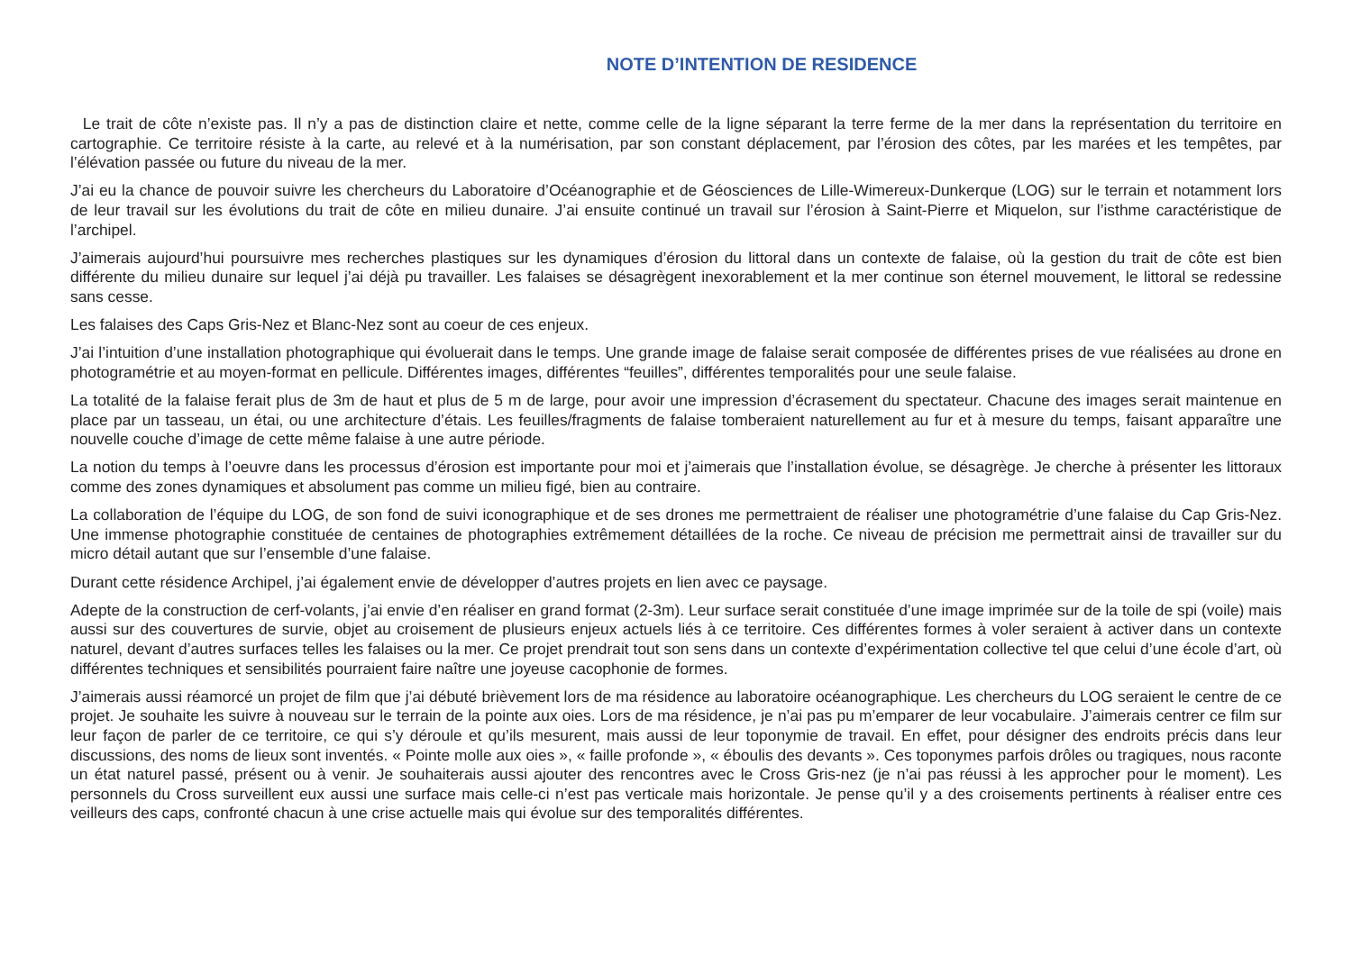NOTE D’INTENTION DE RESIDENCE
Le trait de côte n’existe pas. Il n’y a pas de distinction claire et nette, comme celle de la ligne séparant la terre ferme de la mer dans la représentation du territoire en cartographie. Ce territoire résiste à la carte, au relevé et à la numérisation, par son constant déplacement, par l’érosion des côtes, par les marées et les tempêtes, par l’élévation passée ou future du niveau de la mer.
J’ai eu la chance de pouvoir suivre les chercheurs du Laboratoire d’Océanographie et de Géosciences de Lille-Wimereux-Dunkerque (LOG) sur le terrain et notamment lors de leur travail sur les évolutions du trait de côte en milieu dunaire. J’ai ensuite continué un travail sur l’érosion à Saint-Pierre et Miquelon, sur l’isthme caractéristique de l’archipel.
J’aimerais aujourd’hui poursuivre mes recherches plastiques sur les dynamiques d’érosion du littoral dans un contexte de falaise, où la gestion du trait de côte est bien différente du milieu dunaire sur lequel j’ai déjà pu travailler. Les falaises se désagrègent inexorablement et la mer continue son éternel mouvement, le littoral se redessine sans cesse.
Les falaises des Caps Gris-Nez et Blanc-Nez sont au coeur de ces enjeux.
J’ai l’intuition d’une installation photographique qui évoluerait dans le temps. Une grande image de falaise serait composée de différentes prises de vue réalisées au drone en photogramétrie et au moyen-format en pellicule. Différentes images, différentes “feuilles”, différentes temporalités pour une seule falaise.
La totalité de la falaise ferait plus de 3m de haut et plus de 5 m de large, pour avoir une impression d’écrasement du spectateur. Chacune des images serait maintenue en place par un tasseau, un étai, ou une architecture d’étais. Les feuilles/fragments de falaise tomberaient naturellement au fur et à mesure du temps, faisant apparaître une nouvelle couche d’image de cette même falaise à une autre période.
La notion du temps à l’oeuvre dans les processus d’érosion est importante pour moi et j’aimerais que l’installation évolue, se désagrège. Je cherche à présenter les littoraux comme des zones dynamiques et absolument pas comme un milieu figé, bien au contraire.
La collaboration de l’équipe du LOG, de son fond de suivi iconographique et de ses drones me permettraient de réaliser une photogramétrie d’une falaise du Cap Gris-Nez. Une immense photographie constituée de centaines de photographies extrêmement détaillées de la roche. Ce niveau de précision me permettrait ainsi de travailler sur du micro détail autant que sur l’ensemble d’une falaise.
Durant cette résidence Archipel, j’ai également envie de développer d’autres projets en lien avec ce paysage.
Adepte de la construction de cerf-volants, j’ai envie d’en réaliser en grand format (2-3m). Leur surface serait constituée d’une image imprimée sur de la toile de spi (voile) mais aussi sur des couvertures de survie, objet au croisement de plusieurs enjeux actuels liés à ce territoire. Ces différentes formes à voler seraient à activer dans un contexte naturel, devant d’autres surfaces telles les falaises ou la mer. Ce projet prendrait tout son sens dans un contexte d’expérimentation collective tel que celui d’une école d’art, où différentes techniques et sensibilités pourraient faire naître une joyeuse cacophonie de formes.
J’aimerais aussi réamorcé un projet de film que j’ai débuté brièvement lors de ma résidence au laboratoire océanographique. Les chercheurs du LOG seraient le centre de ce projet. Je souhaite les suivre à nouveau sur le terrain de la pointe aux oies. Lors de ma résidence, je n’ai pas pu m’emparer de leur vocabulaire. J’aimerais centrer ce film sur leur façon de parler de ce territoire, ce qui s’y déroule et qu’ils mesurent, mais aussi de leur toponymie de travail. En effet, pour désigner des endroits précis dans leur discussions, des noms de lieux sont inventés. « Pointe molle aux oies », « faille profonde », « éboulis des devants ». Ces toponymes parfois drôles ou tragiques, nous raconte un état naturel passé, présent ou à venir. Je souhaiterais aussi ajouter des rencontres avec le Cross Gris-nez (je n’ai pas réussi à les approcher pour le moment). Les personnels du Cross surveillent eux aussi une surface mais celle-ci n’est pas verticale mais horizontale. Je pense qu’il y a des croisements pertinents à réaliser entre ces veilleurs des caps, confronté chacun à une crise actuelle mais qui évolue sur des temporalités différentes.